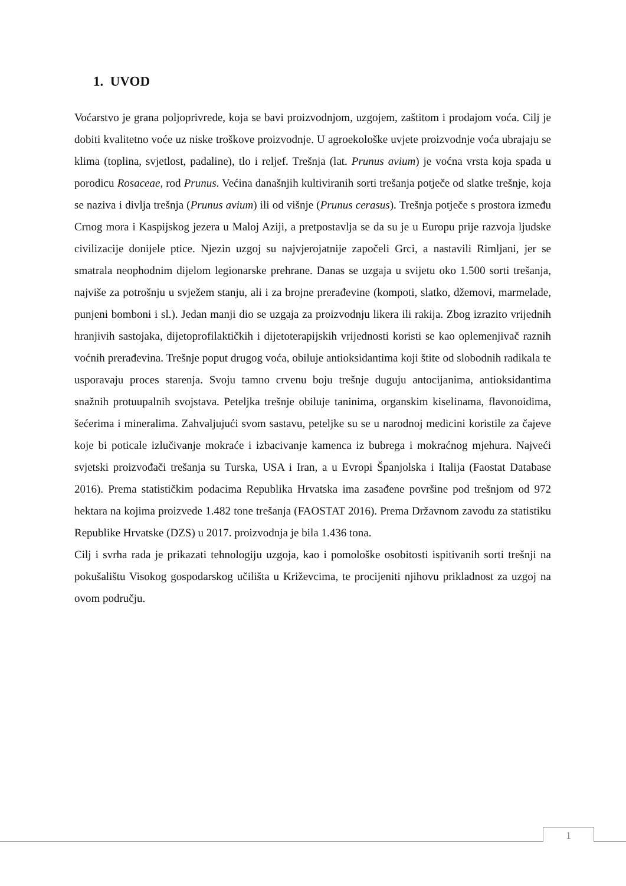1. UVOD
Voćarstvo je grana poljoprivrede, koja se bavi proizvodnjom, uzgojem, zaštitom i prodajom voća. Cilj je dobiti kvalitetno voće uz niske troškove proizvodnje. U agroekološke uvjete proizvodnje voća ubrajaju se klima (toplina, svjetlost, padaline), tlo i reljef. Trešnja (lat. Prunus avium) je voćna vrsta koja spada u porodicu Rosaceae, rod Prunus. Većina današnjih kultiviranih sorti trešanja potječe od slatke trešnje, koja se naziva i divlja trešnja (Prunus avium) ili od višnje (Prunus cerasus). Trešnja potječe s prostora između Crnog mora i Kaspijskog jezera u Maloj Aziji, a pretpostavlja se da su je u Europu prije razvoja ljudske civilizacije donijele ptice. Njezin uzgoj su najvjerojatnije započeli Grci, a nastavili Rimljani, jer se smatrala neophodnim dijelom legionarske prehrane. Danas se uzgaja u svijetu oko 1.500 sorti trešanja, najviše za potrošnju u svježem stanju, ali i za brojne prerađevine (kompoti, slatko, džemovi, marmelade, punjeni bomboni i sl.). Jedan manji dio se uzgaja za proizvodnju likera ili rakija. Zbog izrazito vrijednih hranjivih sastojaka, dijetoprofilaktičkih i dijetoterapijskih vrijednosti koristi se kao oplemenjivač raznih voćnih prerađevina. Trešnje poput drugog voća, obiluje antioksidantima koji štite od slobodnih radikala te usporavaju proces starenja. Svoju tamno crvenu boju trešnje duguju antocijanima, antioksidantima snažnih protuupalnih svojstava. Peteljka trešnje obiluje taninima, organskim kiselinama, flavonoidima, šećerima i mineralima. Zahvaljujući svom sastavu, peteljke su se u narodnoj medicini koristile za čajeve koje bi poticale izlučivanje mokraće i izbacivanje kamenca iz bubrega i mokraćnog mjehura. Najveći svjetski proizvođači trešanja su Turska, USA i Iran, a u Evropi Španjolska i Italija (Faostat Database 2016). Prema statističkim podacima Republika Hrvatska ima zasađene površine pod trešnjom od 972 hektara na kojima proizvede 1.482 tone trešanja (FAOSTAT 2016). Prema Državnom zavodu za statistiku Republike Hrvatske (DZS) u 2017. proizvodnja je bila 1.436 tona.
Cilj i svrha rada je prikazati tehnologiju uzgoja, kao i pomološke osobitosti ispitivanih sorti trešnji na pokušalištu Visokog gospodarskog učilišta u Križevcima, te procijeniti njihovu prikladnost za uzgoj na ovom području.
1